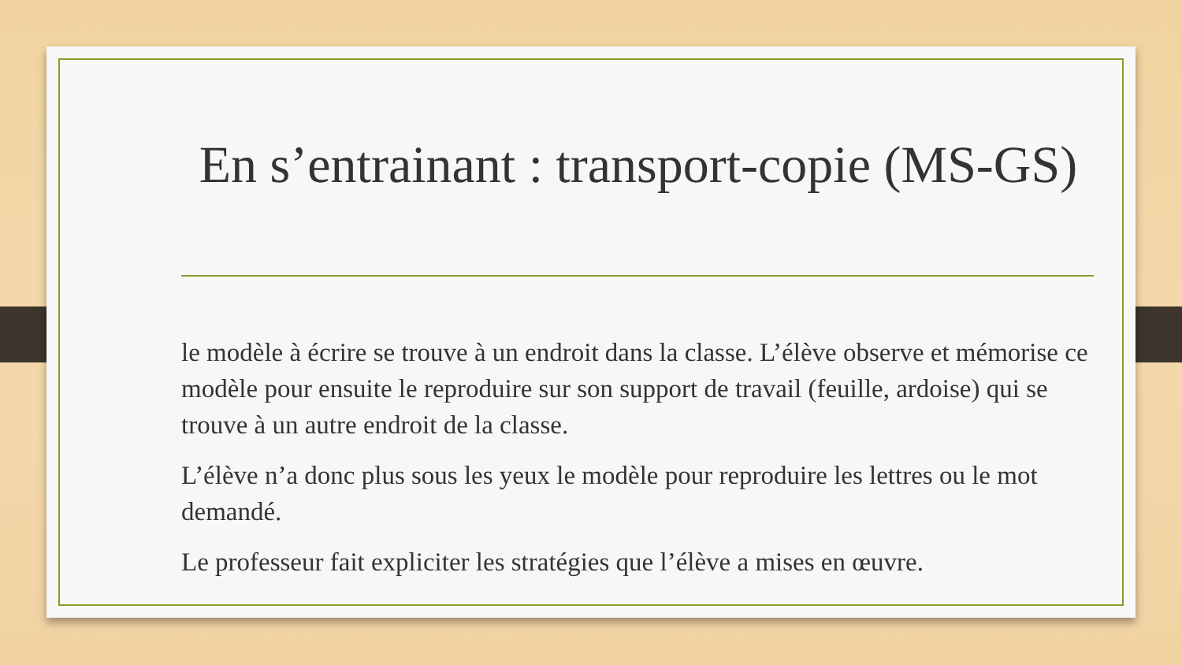En s’entrainant : transport-copie (MS-GS)
le modèle à écrire se trouve à un endroit dans la classe. L’élève observe et mémorise ce modèle pour ensuite le reproduire sur son support de travail (feuille, ardoise) qui se trouve à un autre endroit de la classe.
L’élève n’a donc plus sous les yeux le modèle pour reproduire les lettres ou le mot demandé.
Le professeur fait expliciter les stratégies que l’élève a mises en œuvre.